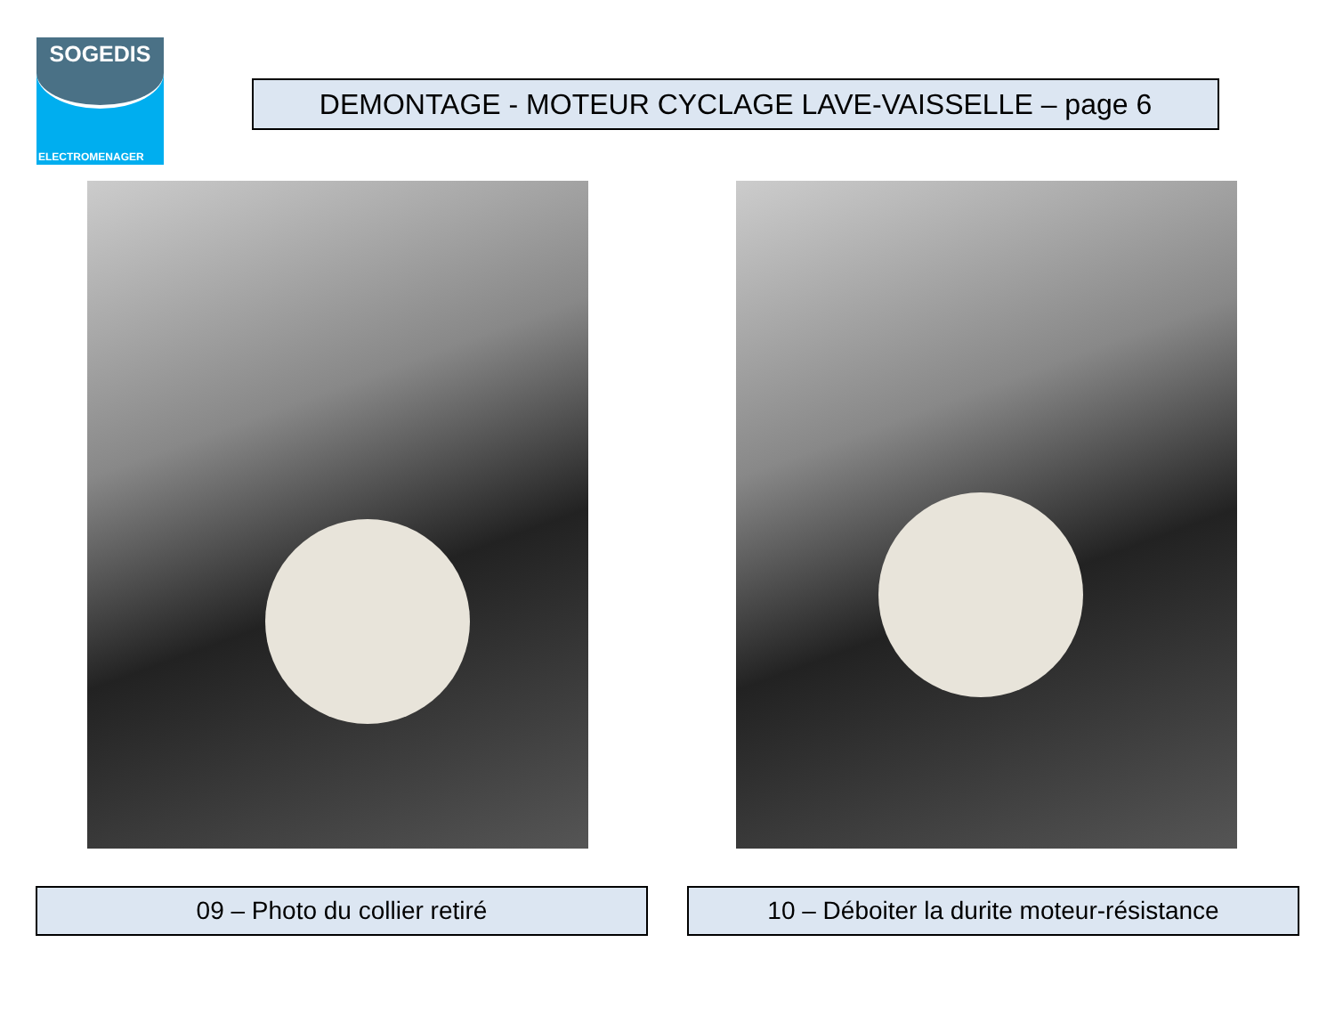SOGEDIS
ELECTROMENAGER
DEMONTAGE - MOTEUR CYCLAGE LAVE-VAISSELLE – page 6
09 – Photo du collier retiré
10 – Déboiter la durite moteur-résistance